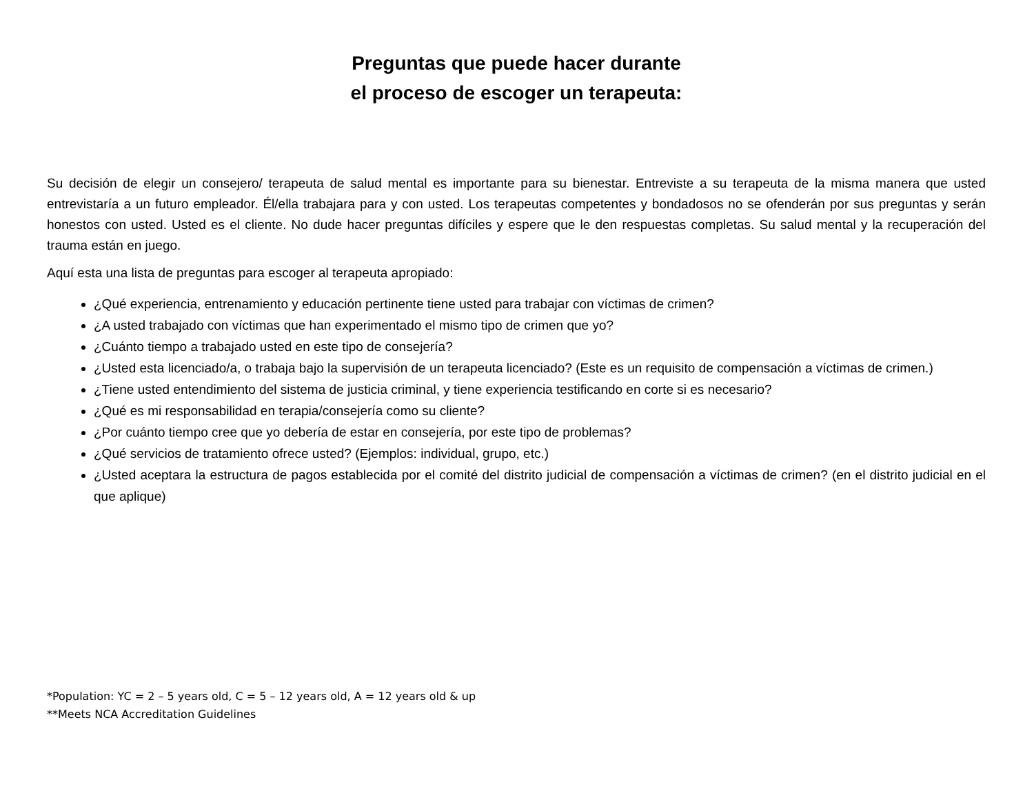Preguntas que puede hacer durante
el proceso de escoger un terapeuta:
Su decisión de elegir un consejero/ terapeuta de salud mental es importante para su bienestar. Entreviste a su terapeuta de la misma manera que usted entrevistaría a un futuro empleador. Él/ella trabajara para y con usted. Los terapeutas competentes y bondadosos no se ofenderán por sus preguntas y serán honestos con usted. Usted es el cliente. No dude hacer preguntas difíciles y espere que le den respuestas completas. Su salud mental y la recuperación del trauma están en juego.
Aquí esta una lista de preguntas para escoger al terapeuta apropiado:
¿Qué experiencia, entrenamiento y educación pertinente tiene usted para trabajar con víctimas de crimen?
¿A usted trabajado con víctimas que han experimentado el mismo tipo de crimen que yo?
¿Cuánto tiempo a trabajado usted en este tipo de consejería?
¿Usted esta licenciado/a, o trabaja bajo la supervisión de un terapeuta licenciado? (Este es un requisito de compensación a víctimas de crimen.)
¿Tiene usted entendimiento del sistema de justicia criminal, y tiene experiencia testificando en corte si es necesario?
¿Qué es mi responsabilidad en terapia/consejería como su cliente?
¿Por cuánto tiempo cree que yo debería de estar en consejería, por este tipo de problemas?
¿Qué servicios de tratamiento ofrece usted? (Ejemplos: individual, grupo, etc.)
¿Usted aceptara la estructura de pagos establecida por el comité del distrito judicial de compensación a víctimas de crimen? (en el distrito judicial en el que aplique)
*Population: YC = 2 – 5 years old, C = 5 – 12 years old, A = 12 years old & up
**Meets NCA Accreditation Guidelines